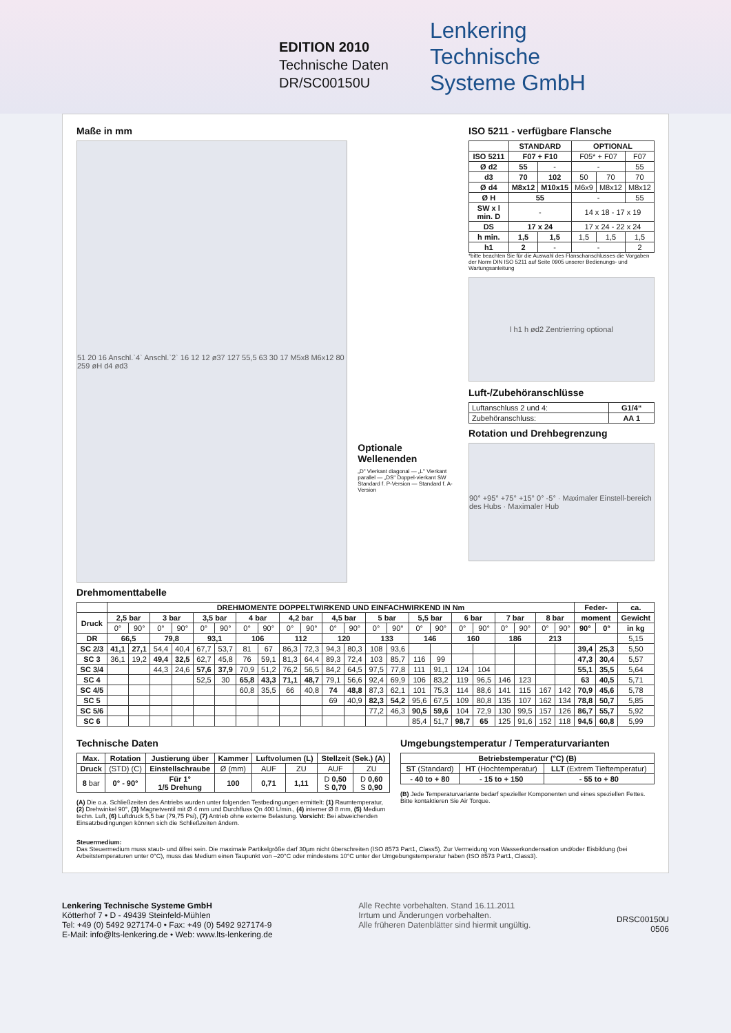EDITION 2010
Technische Daten
DR/SC00150U
Lenkering
Technische
Systeme GmbH
Maße in mm
51 20 16 Anschl.`4` Anschl.`2` 16 12 12 ø37 127 55,5 63 30 17 M5x8 M6x12 80 259 øH d4 ød3
Optionale Wellenenden
„D" Vierkant diagonal — „L" Vierkant parallel — „DS" Doppel-vierkant SW
Standard f. P-Version — Standard f. A-Version
ISO 5211 - verfügbare Flansche
| | STANDARD | | OPTIONAL | | |
| --- | --- | --- | --- | --- | --- |
| ISO 5211 | F07 + F10 | | F05* + F07 | | F07 |
| Ø d2 | 55 | - | - | | 55 |
| d3 | 70 | 102 | 50 | 70 | 70 |
| Ø d4 | M8x12 | M10x15 | M6x9 | M8x12 | M8x12 |
| Ø H | 55 | | - | | 55 |
| SW x l min. D | - | | 14 x 18 - 17 x 19 | | |
| DS | 17 x 24 | | 17 x 24 - 22 x 24 | | |
| h min. | 1,5 | 1,5 | 1,5 | 1,5 | 1,5 |
| h1 | 2 | - | - | | 2 |
*bitte beachten Sie für die Auswahl des Flanschanschlusses die Vorgaben der Norm DIN ISO 5211 auf Seite 0905 unserer Bedienungs- und Wartungsanleitung
l h1 h ød2 Zentrierring optional
Luft-/Zubehöranschlüsse
| Luftanschluss 2 und 4: | G1/4“ |
| Zubehöranschluss: | AA 1 |
Rotation und Drehbegrenzung
90° +95° +75° +15° 0° -5° · Maximaler Einstell-bereich des Hubs · Maximaler Hub
Drehmomenttabelle
| | DREHMOMENTE DOPPELTWIRKEND UND EINFACHWIRKEND IN Nm | | | | | | | | | | | | | | | | | | | | | | Feder- | | ca. |
| --- | --- | --- | --- | --- | --- | --- | --- | --- | --- | --- | --- | --- | --- | --- | --- | --- | --- | --- | --- | --- | --- | --- | --- | --- | --- |
| Druck | 2,5 bar | | 3 bar | | 3,5 bar | | 4 bar | | 4,2 bar | | 4,5 bar | | 5 bar | | 5,5 bar | | 6 bar | | 7 bar | | 8 bar | | moment | | Gewicht |
| | 0° | 90° | 0° | 90° | 0° | 90° | 0° | 90° | 0° | 90° | 0° | 90° | 0° | 90° | 0° | 90° | 0° | 90° | 0° | 90° | 0° | 90° | 90° | 0° | in kg |
| DR | 66,5 | | 79,8 | | 93,1 | | 106 | | 112 | | 120 | | 133 | | 146 | | 160 | | 186 | | 213 | | | | 5,15 |
| SC 2/3 | 41,1 | 27,1 | 54,4 | 40,4 | 67,7 | 53,7 | 81 | 67 | 86,3 | 72,3 | 94,3 | 80,3 | 108 | 93,6 | | | | | | | | | 39,4 | 25,3 | 5,50 |
| SC 3 | 36,1 | 19,2 | 49,4 | 32,5 | 62,7 | 45,8 | 76 | 59,1 | 81,3 | 64,4 | 89,3 | 72,4 | 103 | 85,7 | 116 | 99 | | | | | | | 47,3 | 30,4 | 5,57 |
| SC 3/4 | | | 44,3 | 24,6 | 57,6 | 37,9 | 70,9 | 51,2 | 76,2 | 56,5 | 84,2 | 64,5 | 97,5 | 77,8 | 111 | 91,1 | 124 | 104 | | | | | 55,1 | 35,5 | 5,64 |
| SC 4 | | | | | 52,5 | 30 | 65,8 | 43,3 | 71,1 | 48,7 | 79,1 | 56,6 | 92,4 | 69,9 | 106 | 83,2 | 119 | 96,5 | 146 | 123 | | | 63 | 40,5 | 5,71 |
| SC 4/5 | | | | | | | 60,8 | 35,5 | 66 | 40,8 | 74 | 48,8 | 87,3 | 62,1 | 101 | 75,3 | 114 | 88,6 | 141 | 115 | 167 | 142 | 70,9 | 45,6 | 5,78 |
| SC 5 | | | | | | | | | | | 69 | 40,9 | 82,3 | 54,2 | 95,6 | 67,5 | 109 | 80,8 | 135 | 107 | 162 | 134 | 78,8 | 50,7 | 5,85 |
| SC 5/6 | | | | | | | | | | | | | 77,2 | 46,3 | 90,5 | 59,6 | 104 | 72,9 | 130 | 99,5 | 157 | 126 | 86,7 | 55,7 | 5,92 |
| SC 6 | | | | | | | | | | | | | | | 85,4 | 51,7 | 98,7 | 65 | 125 | 91,6 | 152 | 118 | 94,5 | 60,8 | 5,99 |
Technische Daten
| Max. | Rotation | Justierung über | Kammer | Luftvolumen (L) | | Stellzeit (Sek.) (A) | |
| --- | --- | --- | --- | --- | --- | --- | --- |
| Druck | (STD) (C) | Einstellschraube | Ø (mm) | AUF | ZU | AUF | ZU |
| 8 bar | 0° - 90° | Für 1° 1/5 Drehung | 100 | 0,71 | 1,11 | D 0,50 S 0,70 | D 0,60 S 0,90 |
(A) Die o.a. Schließzeiten des Antriebs wurden unter folgenden Testbedingungen ermittelt: (1) Raumtemperatur, (2) Drehwinkel 90°, (3) Magnetventil mit Ø 4 mm und Durchfluss Qn 400 L/min., (4) interner Ø 8 mm, (5) Medium techn. Luft, (6) Luftdruck 5,5 bar (79,75 Psi), (7) Antrieb ohne externe Belastung. Vorsicht: Bei abweichenden Einsatzbedingungen können sich die Schließzeiten ändern.
Umgebungstemperatur / Temperaturvarianten
| Betriebstemperatur (°C) (B) | | |
| --- | --- | --- |
| ST (Standard) | HT (Hochtemperatur) | LLT (Extrem Tieftemperatur) |
| - 40 to + 80 | - 15 to + 150 | - 55 to + 80 |
(B) Jede Temperaturvariante bedarf spezieller Komponenten und eines speziellen Fettes. Bitte kontaktieren Sie Air Torque.
Steuermedium:
Das Steuermedium muss staub- und ölfrei sein. Die maximale Partikelgröße darf 30µm nicht überschreiten (ISO 8573 Part1, Class5). Zur Vermeidung von Wasserkondensation und/oder Eisbildung (bei Arbeitstemperaturen unter 0°C), muss das Medium einen Taupunkt von –20°C oder mindestens 10°C unter der Umgebungstemperatur haben (ISO 8573 Part1, Class3).
Lenkering Technische Systeme GmbH
Kötterhof 7 • D - 49439 Steinfeld-Mühlen
Tel: +49 (0) 5492 927174-0 • Fax: +49 (0) 5492 927174-9
E-Mail: info@lts-lenkering.de • Web: www.lts-lenkering.de
Alle Rechte vorbehalten. Stand 16.11.2011
Irrtum und Änderungen vorbehalten.
Alle früheren Datenblätter sind hiermit ungültig.
DRSC00150U
0506